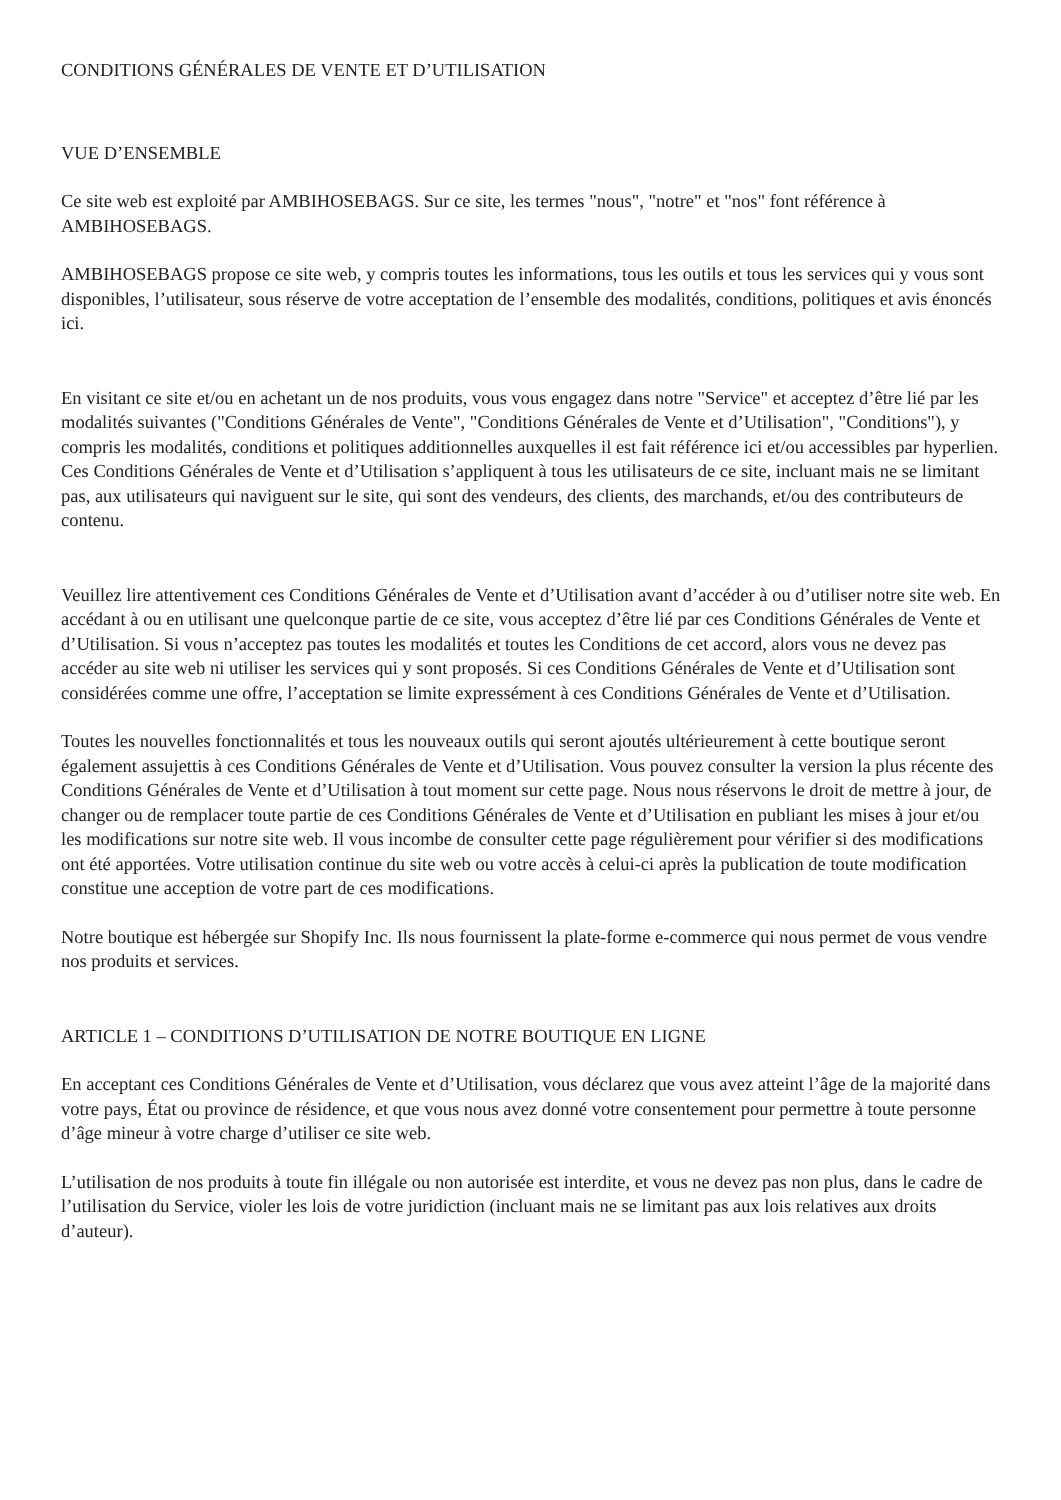CONDITIONS GÉNÉRALES DE VENTE ET D’UTILISATION
VUE D’ENSEMBLE
Ce site web est exploité par AMBIHOSEBAGS. Sur ce site, les termes "nous", "notre" et "nos" font référence à AMBIHOSEBAGS.
AMBIHOSEBAGS propose ce site web, y compris toutes les informations, tous les outils et tous les services qui y vous sont disponibles, l’utilisateur, sous réserve de votre acceptation de l’ensemble des modalités, conditions, politiques et avis énoncés ici.
En visitant ce site et/ou en achetant un de nos produits, vous vous engagez dans notre "Service" et acceptez d’être lié par les modalités suivantes ("Conditions Générales de Vente", "Conditions Générales de Vente et d’Utilisation", "Conditions"), y compris les modalités, conditions et politiques additionnelles auxquelles il est fait référence ici et/ou accessibles par hyperlien. Ces Conditions Générales de Vente et d’Utilisation s’appliquent à tous les utilisateurs de ce site, incluant mais ne se limitant pas, aux utilisateurs qui naviguent sur le site, qui sont des vendeurs, des clients, des marchands, et/ou des contributeurs de contenu.
Veuillez lire attentivement ces Conditions Générales de Vente et d’Utilisation avant d’accéder à ou d’utiliser notre site web. En accédant à ou en utilisant une quelconque partie de ce site, vous acceptez d’être lié par ces Conditions Générales de Vente et d’Utilisation. Si vous n’acceptez pas toutes les modalités et toutes les Conditions de cet accord, alors vous ne devez pas accéder au site web ni utiliser les services qui y sont proposés. Si ces Conditions Générales de Vente et d’Utilisation sont considérées comme une offre, l’acceptation se limite expressément à ces Conditions Générales de Vente et d’Utilisation.
Toutes les nouvelles fonctionnalités et tous les nouveaux outils qui seront ajoutés ultérieurement à cette boutique seront également assujettis à ces Conditions Générales de Vente et d’Utilisation. Vous pouvez consulter la version la plus récente des Conditions Générales de Vente et d’Utilisation à tout moment sur cette page. Nous nous réservons le droit de mettre à jour, de changer ou de remplacer toute partie de ces Conditions Générales de Vente et d’Utilisation en publiant les mises à jour et/ou les modifications sur notre site web. Il vous incombe de consulter cette page régulièrement pour vérifier si des modifications ont été apportées. Votre utilisation continue du site web ou votre accès à celui-ci après la publication de toute modification constitue une acception de votre part de ces modifications.
Notre boutique est hébergée sur Shopify Inc. Ils nous fournissent la plate-forme e-commerce qui nous permet de vous vendre nos produits et services.
ARTICLE 1 – CONDITIONS D’UTILISATION DE NOTRE BOUTIQUE EN LIGNE
En acceptant ces Conditions Générales de Vente et d’Utilisation, vous déclarez que vous avez atteint l’âge de la majorité dans votre pays, État ou province de résidence, et que vous nous avez donné votre consentement pour permettre à toute personne d’âge mineur à votre charge d’utiliser ce site web.
L’utilisation de nos produits à toute fin illégale ou non autorisée est interdite, et vous ne devez pas non plus, dans le cadre de l’utilisation du Service, violer les lois de votre juridiction (incluant mais ne se limitant pas aux lois relatives aux droits d’auteur).